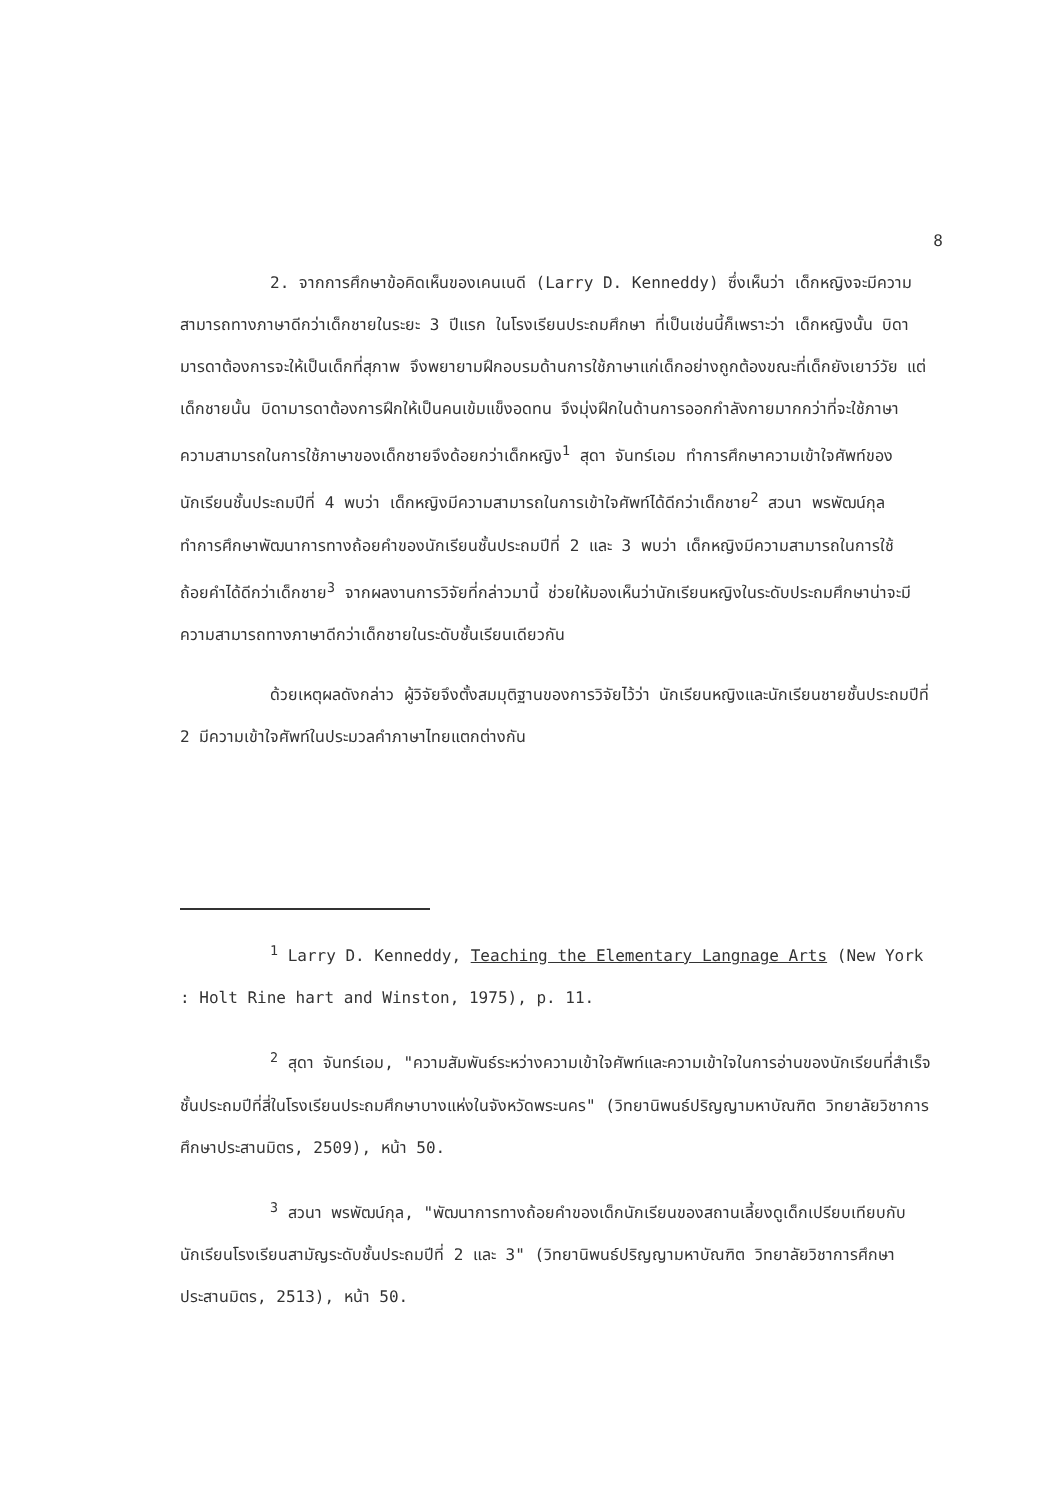8
2. จากการศึกษาข้อคิดเห็นของเคนเนดี (Larry D. Kenneddy) ซึ่งเห็นว่า เด็กหญิงจะมีความสามารถทางภาษาดีกว่าเด็กชายในระยะ 3 ปีแรก ในโรงเรียนประถมศึกษา ที่เป็นเช่นนี้ก็เพราะว่า เด็กหญิงนั้น บิดามารดาต้องการจะให้เป็นเด็กที่สุภาพ จึงพยายามฝึกอบรมด้านการใช้ภาษาแก่เด็กอย่างถูกต้องขณะที่เด็กยังเยาว์วัย แต่เด็กชายนั้น บิดามารดาต้องการฝึกให้เป็นคนเข้มแข็งอดทน จึงมุ่งฝึกในด้านการออกกำลังกายมากกว่าที่จะใช้ภาษา ความสามารถในการใช้ภาษาของเด็กชายจึงด้อยกว่าเด็กหญิง<sup>1</sup> สุดา จันทร์เอม ทำการศึกษาความเข้าใจศัพท์ของนักเรียนชั้นประถมปีที่ 4 พบว่า เด็กหญิงมีความสามารถในการเข้าใจศัพท์ได้ดีกว่าเด็กชาย<sup>2</sup> สวนา พรพัฒน์กุล ทำการศึกษาพัฒนาการทางถ้อยคำของนักเรียนชั้นประถมปีที่ 2 และ 3 พบว่า เด็กหญิงมีความสามารถในการใช้ถ้อยคำได้ดีกว่าเด็กชาย<sup>3</sup> จากผลงานการวิจัยที่กล่าวมานี้ ช่วยให้มองเห็นว่านักเรียนหญิงในระดับประถมศึกษาน่าจะมีความสามารถทางภาษาดีกว่าเด็กชายในระดับชั้นเรียนเดียวกัน
ด้วยเหตุผลดังกล่าว ผู้วิจัยจึงตั้งสมมุติฐานของการวิจัยไว้ว่า นักเรียนหญิงและนักเรียนชายชั้นประถมปีที่ 2 มีความเข้าใจศัพท์ในประมวลคำภาษาไทยแตกต่างกัน
<sup>1</sup> Larry D. Kenneddy, Teaching the Elementary Langnage Arts (New York : Holt Rine hart and Winston, 1975), p. 11.
<sup>2</sup> สุดา จันทร์เอม, "ความสัมพันธ์ระหว่างความเข้าใจศัพท์และความเข้าใจในการอ่านของนักเรียนที่สำเร็จชั้นประถมปีที่สี่ในโรงเรียนประถมศึกษาบางแห่งในจังหวัดพระนคร" (วิทยานิพนธ์ปริญญามหาบัณฑิต วิทยาลัยวิชาการศึกษาประสานมิตร, 2509), หน้า 50.
<sup>3</sup> สวนา พรพัฒน์กุล, "พัฒนาการทางถ้อยคำของเด็กนักเรียนของสถานเลี้ยงดูเด็กเปรียบเทียบกับนักเรียนโรงเรียนสามัญระดับชั้นประถมปีที่ 2 และ 3" (วิทยานิพนธ์ปริญญามหาบัณฑิต วิทยาลัยวิชาการศึกษาประสานมิตร, 2513), หน้า 50.